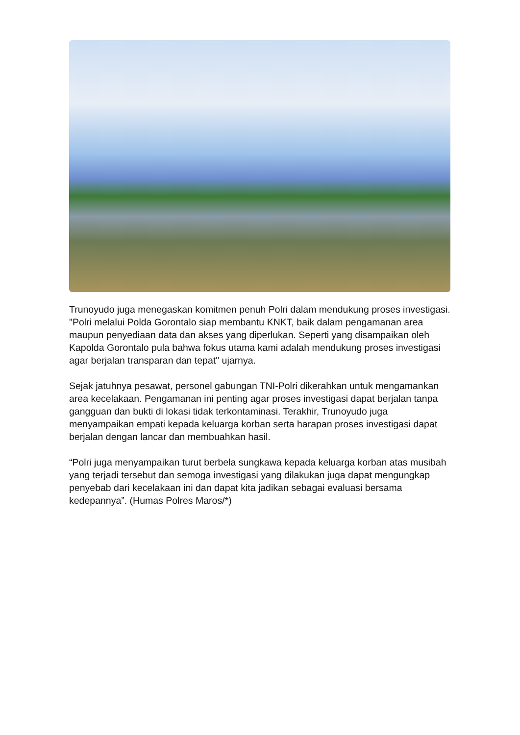Trunoyudo juga menegaskan komitmen penuh Polri dalam mendukung proses investigasi. "Polri melalui Polda Gorontalo siap membantu KNKT, baik dalam pengamanan area maupun penyediaan data dan akses yang diperlukan. Seperti yang disampaikan oleh Kapolda Gorontalo pula bahwa fokus utama kami adalah mendukung proses investigasi agar berjalan transparan dan tepat" ujarnya.
Sejak jatuhnya pesawat, personel gabungan TNI-Polri dikerahkan untuk mengamankan area kecelakaan. Pengamanan ini penting agar proses investigasi dapat berjalan tanpa gangguan dan bukti di lokasi tidak terkontaminasi. Terakhir, Trunoyudo juga menyampaikan empati kepada keluarga korban serta harapan proses investigasi dapat berjalan dengan lancar dan membuahkan hasil.
“Polri juga menyampaikan turut berbela sungkawa kepada keluarga korban atas musibah yang terjadi tersebut dan semoga investigasi yang dilakukan juga dapat mengungkap penyebab dari kecelakaan ini dan dapat kita jadikan sebagai evaluasi bersama kedepannya”. (Humas Polres Maros/*)